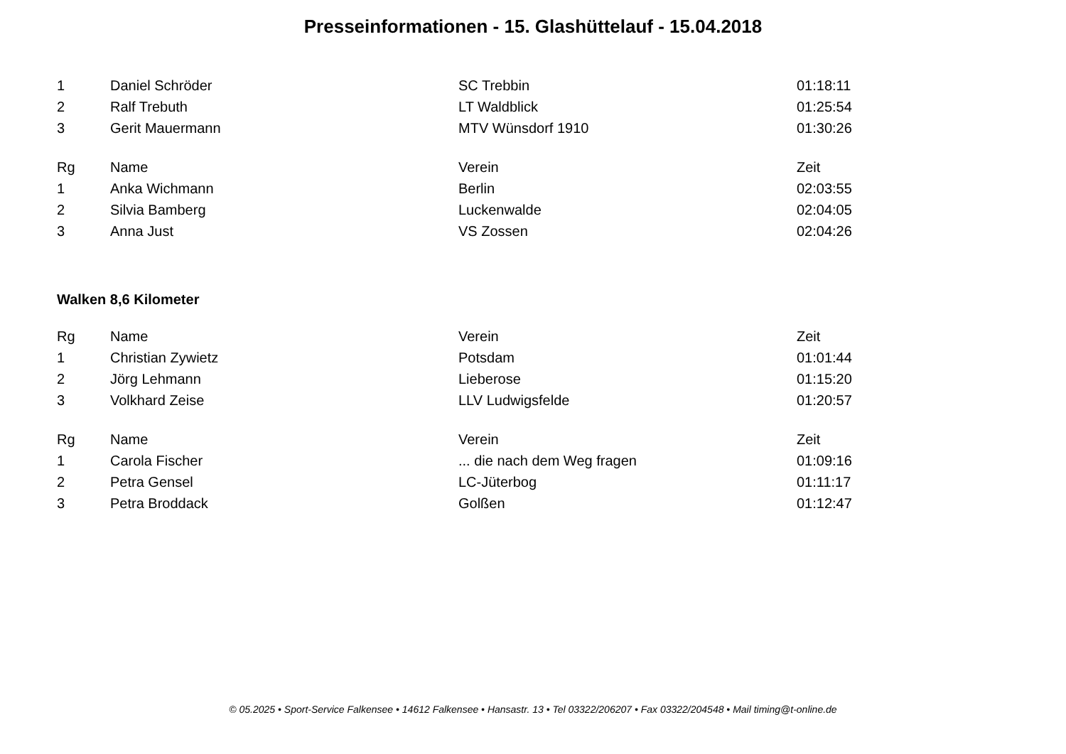Presseinformationen - 15. Glashüttelauf - 15.04.2018
| 1 | Daniel Schröder | SC Trebbin | 01:18:11 |
| 2 | Ralf Trebuth | LT Waldblick | 01:25:54 |
| 3 | Gerit Mauermann | MTV Wünsdorf 1910 | 01:30:26 |
| Rg | Name | Verein | Zeit |
| --- | --- | --- | --- |
| 1 | Anka Wichmann | Berlin | 02:03:55 |
| 2 | Silvia Bamberg | Luckenwalde | 02:04:05 |
| 3 | Anna Just | VS Zossen | 02:04:26 |
Walken 8,6 Kilometer
| Rg | Name | Verein | Zeit |
| --- | --- | --- | --- |
| 1 | Christian Zywietz | Potsdam | 01:01:44 |
| 2 | Jörg Lehmann | Lieberose | 01:15:20 |
| 3 | Volkhard Zeise | LLV Ludwigsfelde | 01:20:57 |
| Rg | Name | Verein | Zeit |
| --- | --- | --- | --- |
| 1 | Carola Fischer | ... die nach dem Weg fragen | 01:09:16 |
| 2 | Petra Gensel | LC-Jüterbog | 01:11:17 |
| 3 | Petra Broddack | Golßen | 01:12:47 |
© 05.2025 • Sport-Service Falkensee • 14612 Falkensee • Hansastr. 13 • Tel 03322/206207 • Fax 03322/204548 • Mail timing@t-online.de